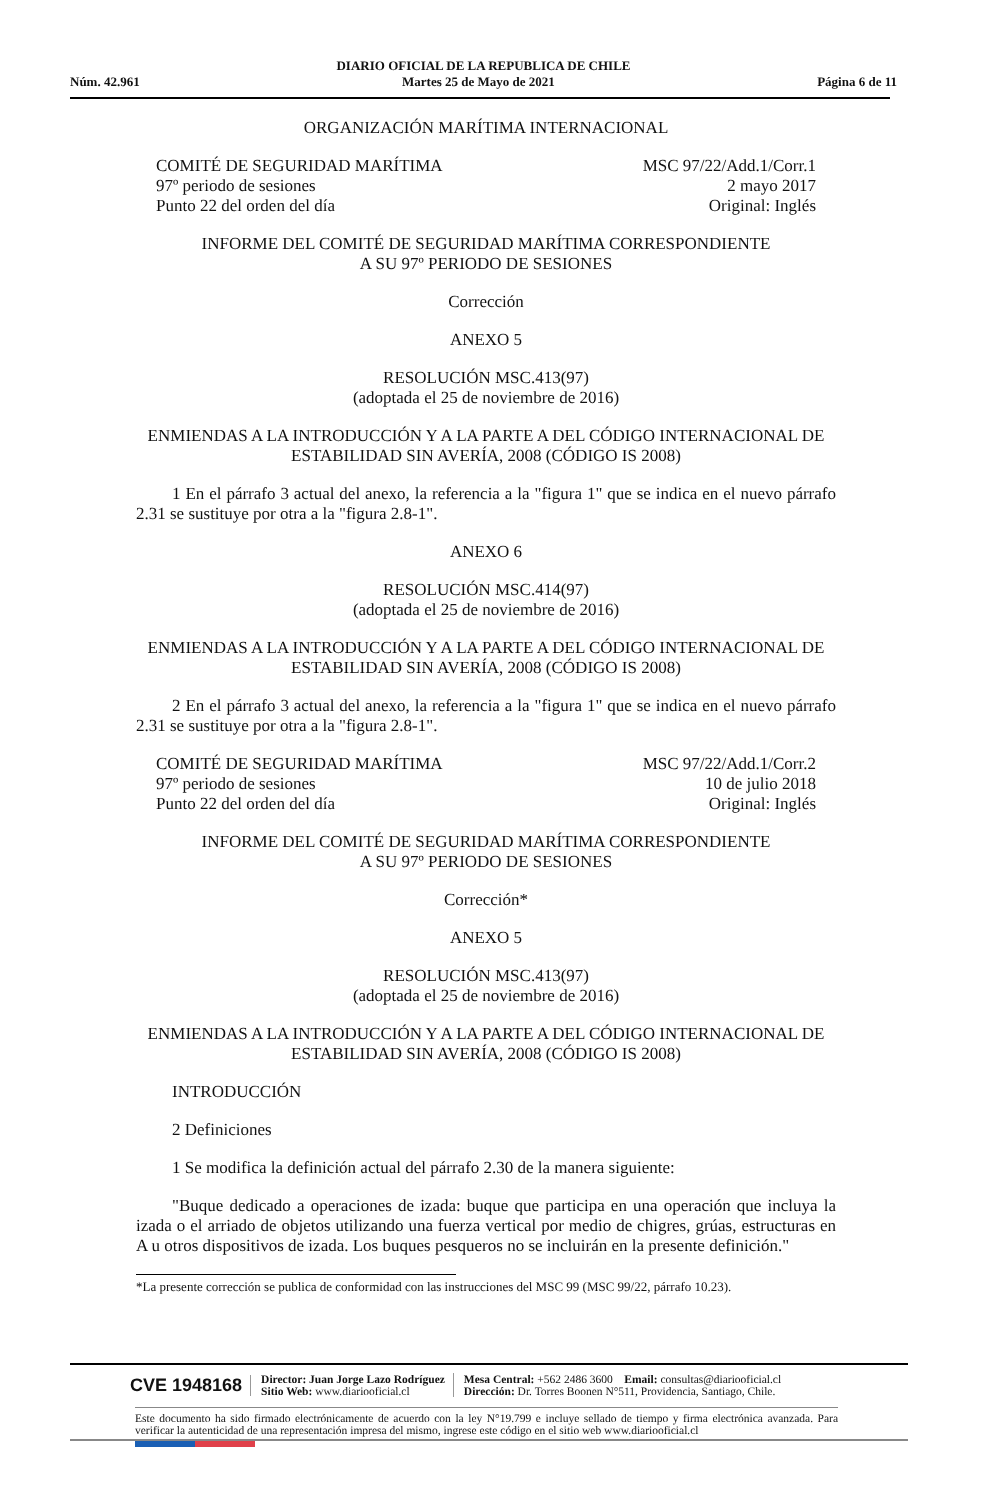DIARIO OFICIAL DE LA REPUBLICA DE CHILE
Núm. 42.961 Martes 25 de Mayo de 2021 Página 6 de 11
ORGANIZACIÓN MARÍTIMA INTERNACIONAL
COMITÉ DE SEGURIDAD MARÍTIMA
97º periodo de sesiones
Punto 22 del orden del día
MSC 97/22/Add.1/Corr.1
2 mayo 2017
Original: Inglés
INFORME DEL COMITÉ DE SEGURIDAD MARÍTIMA CORRESPONDIENTE
A SU 97º PERIODO DE SESIONES
Corrección
ANEXO 5
RESOLUCIÓN MSC.413(97)
(adoptada el 25 de noviembre de 2016)
ENMIENDAS A LA INTRODUCCIÓN Y A LA PARTE A DEL CÓDIGO INTERNACIONAL DE ESTABILIDAD SIN AVERÍA, 2008 (CÓDIGO IS 2008)
1 En el párrafo 3 actual del anexo, la referencia a la "figura 1" que se indica en el nuevo párrafo 2.31 se sustituye por otra a la "figura 2.8-1".
ANEXO 6
RESOLUCIÓN MSC.414(97)
(adoptada el 25 de noviembre de 2016)
ENMIENDAS A LA INTRODUCCIÓN Y A LA PARTE A DEL CÓDIGO INTERNACIONAL DE ESTABILIDAD SIN AVERÍA, 2008 (CÓDIGO IS 2008)
2 En el párrafo 3 actual del anexo, la referencia a la "figura 1" que se indica en el nuevo párrafo 2.31 se sustituye por otra a la "figura 2.8-1".
COMITÉ DE SEGURIDAD MARÍTIMA
97º periodo de sesiones
Punto 22 del orden del día
MSC 97/22/Add.1/Corr.2
10 de julio 2018
Original: Inglés
INFORME DEL COMITÉ DE SEGURIDAD MARÍTIMA CORRESPONDIENTE
A SU 97º PERIODO DE SESIONES
Corrección*
ANEXO 5
RESOLUCIÓN MSC.413(97)
(adoptada el 25 de noviembre de 2016)
ENMIENDAS A LA INTRODUCCIÓN Y A LA PARTE A DEL CÓDIGO INTERNACIONAL DE ESTABILIDAD SIN AVERÍA, 2008 (CÓDIGO IS 2008)
INTRODUCCIÓN
2 Definiciones
1 Se modifica la definición actual del párrafo 2.30 de la manera siguiente:
"Buque dedicado a operaciones de izada: buque que participa en una operación que incluya la izada o el arriado de objetos utilizando una fuerza vertical por medio de chigres, grúas, estructuras en A u otros dispositivos de izada. Los buques pesqueros no se incluirán en la presente definición."
*La presente corrección se publica de conformidad con las instrucciones del MSC 99 (MSC 99/22, párrafo 10.23).
CVE 1948168
Director: Juan Jorge Lazo Rodríguez
Sitio Web: www.diariooficial.cl
Mesa Central: +562 2486 3600 Email: consultas@diariooficial.cl
Dirección: Dr. Torres Boonen N°511, Providencia, Santiago, Chile.
Este documento ha sido firmado electrónicamente de acuerdo con la ley N°19.799 e incluye sellado de tiempo y firma electrónica avanzada. Para verificar la autenticidad de una representación impresa del mismo, ingrese este código en el sitio web www.diariooficial.cl